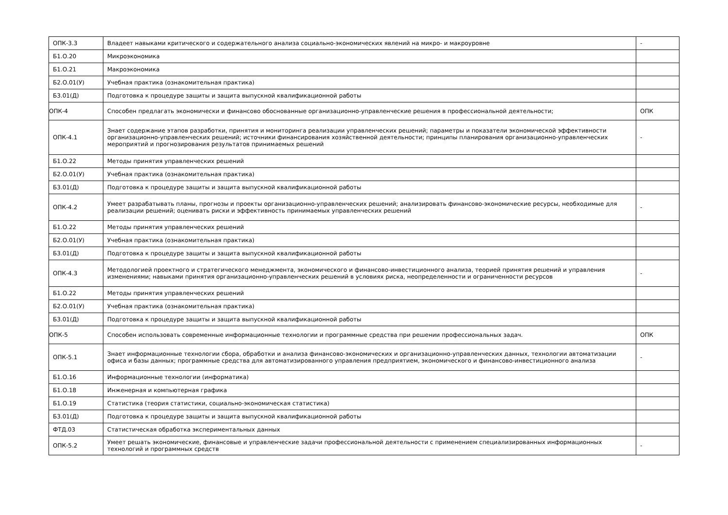| ОПК-3.3 | Владеет навыками критического и содержательного анализа социально-экономических явлений на микро- и макроуровне | - |
| Б1.О.20 | Микроэкономика | |
| Б1.О.21 | Макроэкономика | |
| Б2.О.01(У) | Учебная практика (ознакомительная практика) | |
| Б3.01(Д) | Подготовка к процедуре защиты и защита выпускной квалификационной работы | |
| ОПК-4 | Способен предлагать экономически и финансово обоснованные организационно-управленческие решения в профессиональной деятельности; | ОПК |
| ОПК-4.1 | Знает содержание этапов разработки, принятия и мониторинга реализации управленческих решений; параметры и показатели экономической эффективности организационно-управленческих решений; источники финансирования хозяйственной деятельности; принципы планирования организационно-управленческих мероприятий и прогнозирования результатов принимаемых решений | - |
| Б1.О.22 | Методы принятия управленческих решений | |
| Б2.О.01(У) | Учебная практика (ознакомительная практика) | |
| Б3.01(Д) | Подготовка к процедуре защиты и защита выпускной квалификационной работы | |
| ОПК-4.2 | Умеет разрабатывать планы, прогнозы и проекты организационно-управленческих решений; анализировать финансово-экономические ресурсы, необходимые для реализации решений; оценивать риски и эффективность принимаемых управленческих решений | - |
| Б1.О.22 | Методы принятия управленческих решений | |
| Б2.О.01(У) | Учебная практика (ознакомительная практика) | |
| Б3.01(Д) | Подготовка к процедуре защиты и защита выпускной квалификационной работы | |
| ОПК-4.3 | Методологией проектного и стратегического менеджмента, экономического и финансово-инвестиционного анализа, теорией принятия решений и управления изменениями; навыками принятия организационно-управленческих решений в условиях риска, неопределенности и ограниченности ресурсов | - |
| Б1.О.22 | Методы принятия управленческих решений | |
| Б2.О.01(У) | Учебная практика (ознакомительная практика) | |
| Б3.01(Д) | Подготовка к процедуре защиты и защита выпускной квалификационной работы | |
| ОПК-5 | Способен использовать современные информационные технологии и программные средства при решении профессиональных задач. | ОПК |
| ОПК-5.1 | Знает информационные технологии сбора, обработки и анализа финансово-экономических и организационно-управленческих данных, технологии автоматизации офиса и базы данных; программные средства для автоматизированного управления предприятием, экономического и финансово-инвестиционного анализа | - |
| Б1.О.16 | Информационные технологии (информатика) | |
| Б1.О.18 | Инженерная и компьютерная графика | |
| Б1.О.19 | Статистика (теория статистики, социально-экономическая статистика) | |
| Б3.01(Д) | Подготовка к процедуре защиты и защита выпускной квалификационной работы | |
| ФТД.03 | Статистическая обработка экспериментальных данных | |
| ОПК-5.2 | Умеет решать экономические, финансовые и управленческие задачи профессиональной деятельности с применением специализированных информационных технологий и программных средств | - |